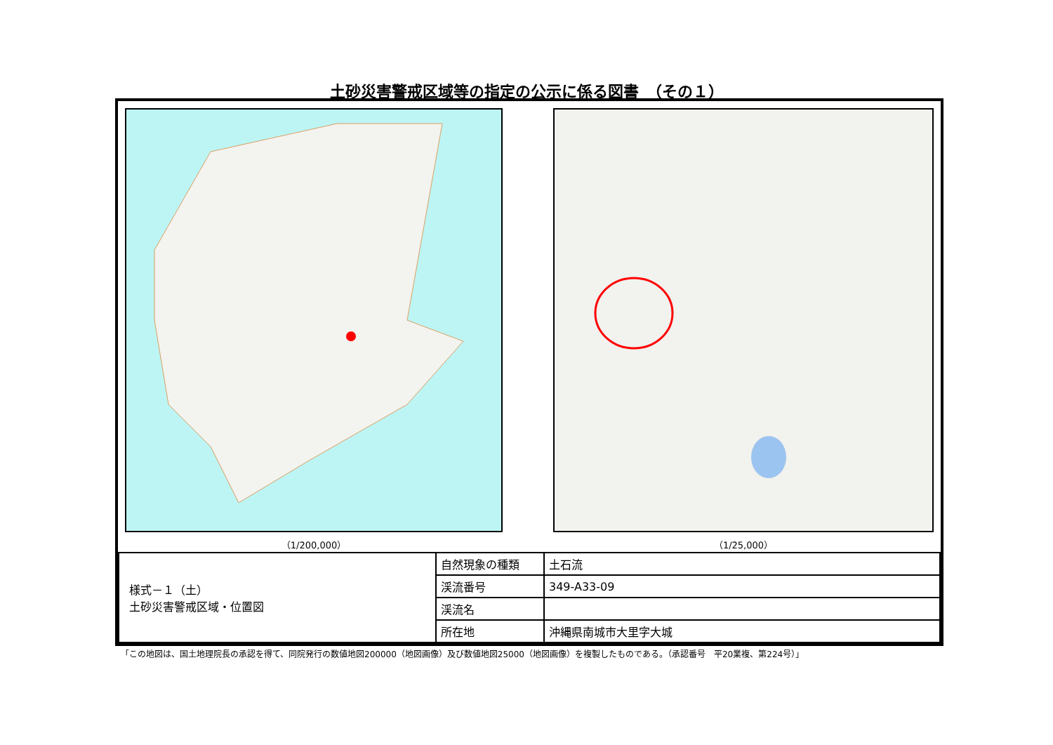土砂災害警戒区域等の指定の公示に係る図書　（その１）
（1/200,000） （1/25,000）
| 様式－１（土） 土砂災害警戒区域・位置図 | 自然現象の種類 | 土石流 |
| | 渓流番号 | 349-A33-09 |
| | 渓流名 | |
| | 所在地 | 沖縄県南城市大里字大城 |
「この地図は、国土地理院長の承認を得て、同院発行の数値地図200000（地図画像）及び数値地図25000（地図画像）を複製したものである。（承認番号　平20業複、第224号）」